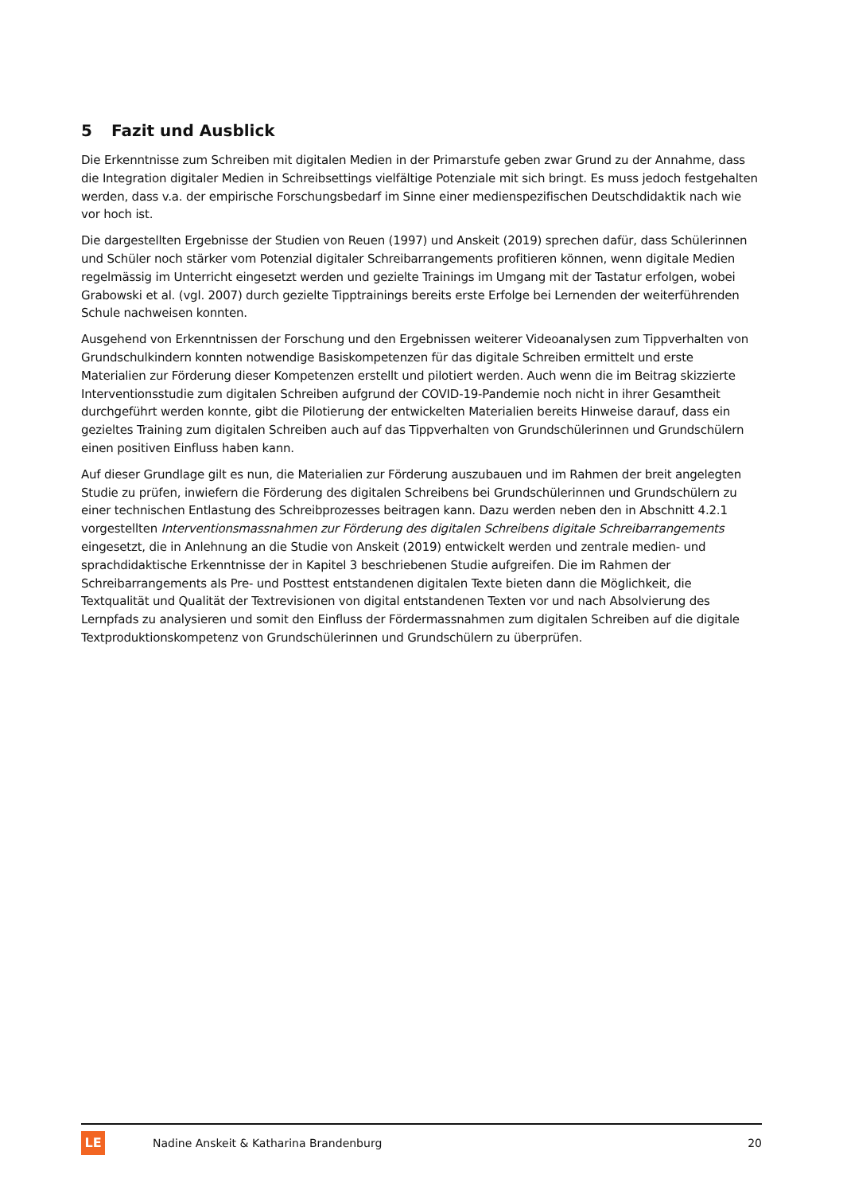5 Fazit und Ausblick
Die Erkenntnisse zum Schreiben mit digitalen Medien in der Primarstufe geben zwar Grund zu der Annahme, dass die Integration digitaler Medien in Schreibsettings vielfältige Potenziale mit sich bringt. Es muss jedoch festgehalten werden, dass v.a. der empirische Forschungsbedarf im Sinne einer medienspezifischen Deutschdidaktik nach wie vor hoch ist.
Die dargestellten Ergebnisse der Studien von Reuen (1997) und Anskeit (2019) sprechen dafür, dass Schülerinnen und Schüler noch stärker vom Potenzial digitaler Schreibarrangements profitieren können, wenn digitale Medien regelmässig im Unterricht eingesetzt werden und gezielte Trainings im Umgang mit der Tastatur erfolgen, wobei Grabowski et al. (vgl. 2007) durch gezielte Tipptrainings bereits erste Erfolge bei Lernenden der weiterführenden Schule nachweisen konnten.
Ausgehend von Erkenntnissen der Forschung und den Ergebnissen weiterer Videoanalysen zum Tippverhalten von Grundschulkindern konnten notwendige Basiskompetenzen für das digitale Schreiben ermittelt und erste Materialien zur Förderung dieser Kompetenzen erstellt und pilotiert werden. Auch wenn die im Beitrag skizzierte Interventionsstudie zum digitalen Schreiben aufgrund der COVID-19-Pandemie noch nicht in ihrer Gesamtheit durchgeführt werden konnte, gibt die Pilotierung der entwickelten Materialien bereits Hinweise darauf, dass ein gezieltes Training zum digitalen Schreiben auch auf das Tippverhalten von Grundschülerinnen und Grundschülern einen positiven Einfluss haben kann.
Auf dieser Grundlage gilt es nun, die Materialien zur Förderung auszubauen und im Rahmen der breit angelegten Studie zu prüfen, inwiefern die Förderung des digitalen Schreibens bei Grundschülerinnen und Grundschülern zu einer technischen Entlastung des Schreibprozesses beitragen kann. Dazu werden neben den in Abschnitt 4.2.1 vorgestellten Interventionsmassnahmen zur Förderung des digitalen Schreibens digitale Schreibarrangements eingesetzt, die in Anlehnung an die Studie von Anskeit (2019) entwickelt werden und zentrale medien- und sprachdidaktische Erkenntnisse der in Kapitel 3 beschriebenen Studie aufgreifen. Die im Rahmen der Schreibarrangements als Pre- und Posttest entstandenen digitalen Texte bieten dann die Möglichkeit, die Textqualität und Qualität der Textrevisionen von digital entstandenen Texten vor und nach Absolvierung des Lernpfads zu analysieren und somit den Einfluss der Fördermassnahmen zum digitalen Schreiben auf die digitale Textproduktionskompetenz von Grundschülerinnen und Grundschülern zu überprüfen.
LE
Nadine Anskeit & Katharina Brandenburg
20